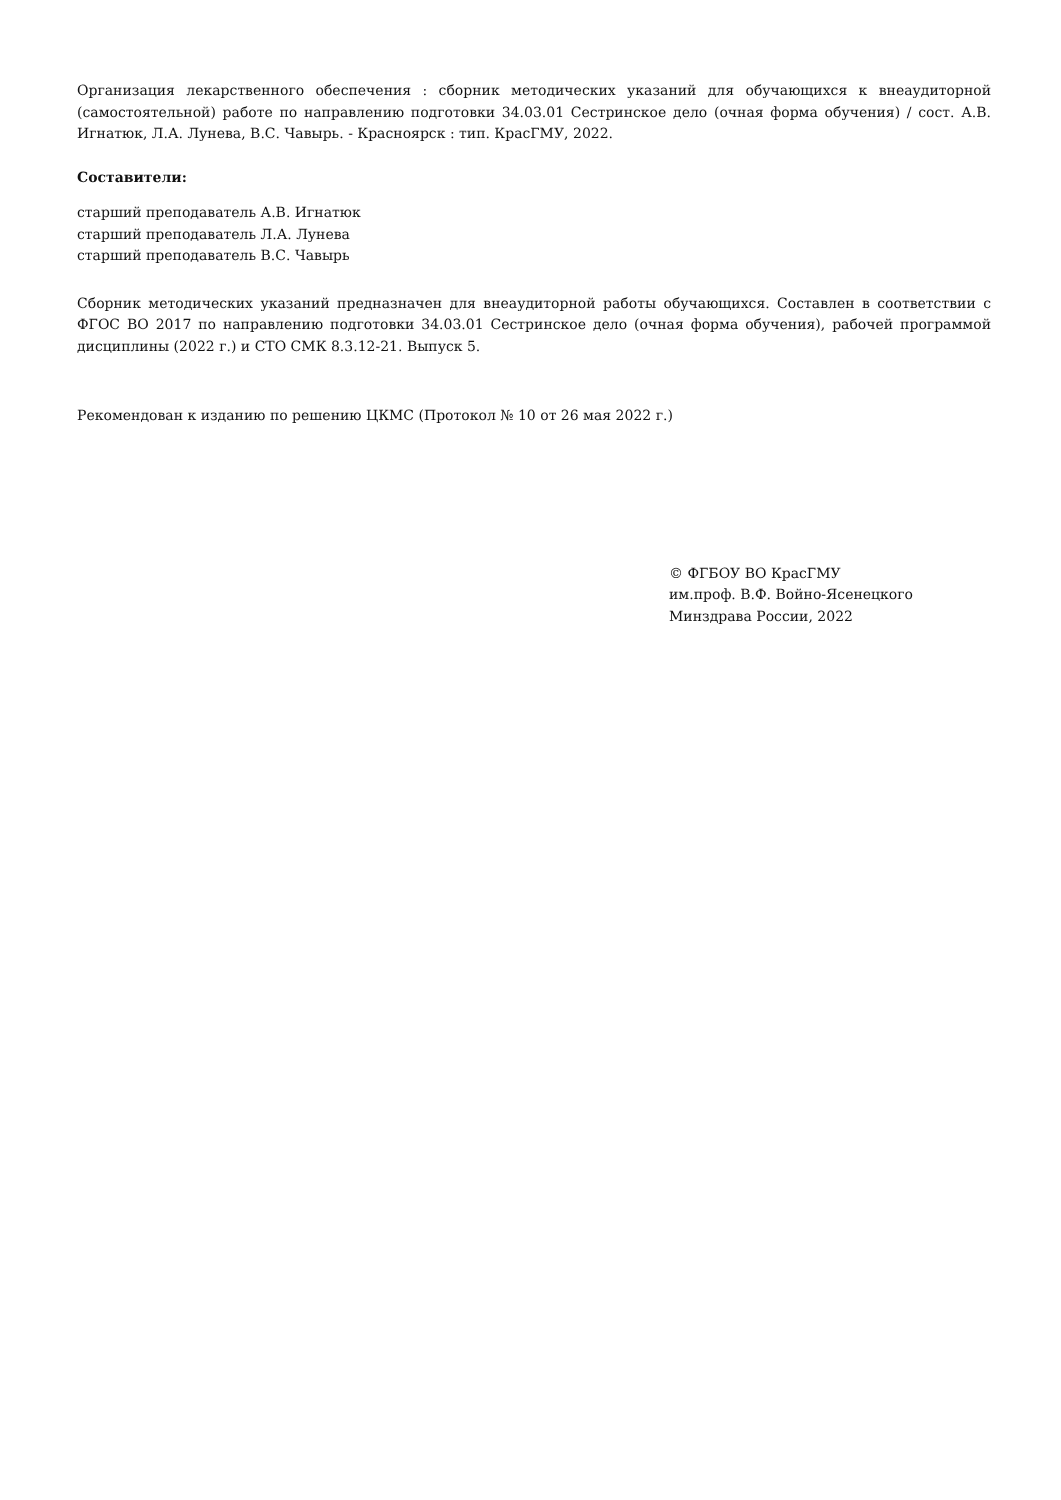Организация лекарственного обеспечения : сборник методических указаний для обучающихся к внеаудиторной (самостоятельной) работе по направлению подготовки 34.03.01 Сестринское дело (очная форма обучения) / сост. А.В. Игнатюк, Л.А. Лунева, В.С. Чавырь. - Красноярск : тип. КрасГМУ, 2022.
Составители:
старший преподаватель А.В. Игнатюк
старший преподаватель Л.А. Лунева
старший преподаватель В.С. Чавырь
Сборник методических указаний предназначен для внеаудиторной работы обучающихся. Составлен в соответствии с ФГОС ВО 2017 по направлению подготовки 34.03.01 Сестринское дело (очная форма обучения), рабочей программой дисциплины (2022 г.) и СТО СМК 8.3.12-21. Выпуск 5.
Рекомендован к изданию по решению ЦКМС (Протокол № 10 от 26 мая 2022 г.)
© ФГБОУ ВО КрасГМУ
им.проф. В.Ф. Войно-Ясенецкого
Минздрава России, 2022